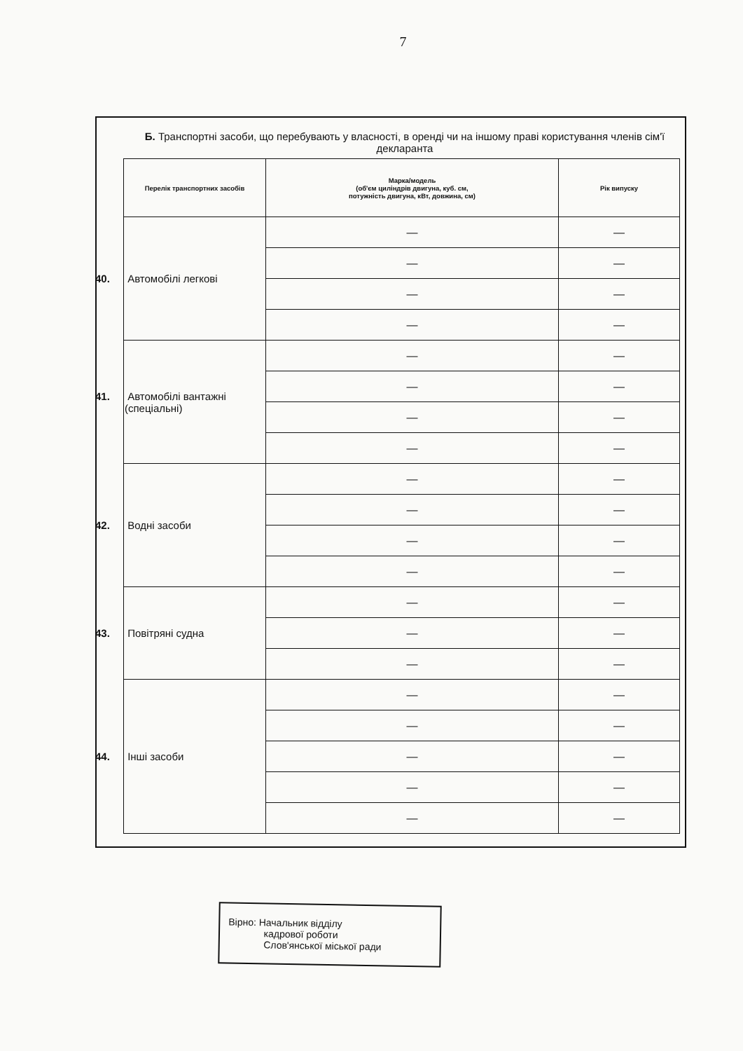7
Б. Транспортні засоби, що перебувають у власності, в оренді чи на іншому праві користування членів сім'ї декларанта
| Перелік транспортних засобів | Марка/модель (об'єм циліндрів двигуна, куб. см, потужність двигуна, кВт, довжина, см) | Рік випуску |
| --- | --- | --- |
| 40. Автомобілі легкові | — | — |
| | — | — |
| | — | — |
| | — | — |
| 41. Автомобілі вантажні (спеціальні) | — | — |
| | — | — |
| | — | — |
| | — | — |
| 42. Водні засоби | — | — |
| | — | — |
| | — | — |
| | — | — |
| 43. Повітряні судна | — | — |
| | — | — |
| | — | — |
| 44. Інші засоби | — | — |
| | — | — |
| | — | — |
| | — | — |
| | — | — |
Вірно: Начальник відділу
кадрової роботи
Слов'янської міської ради